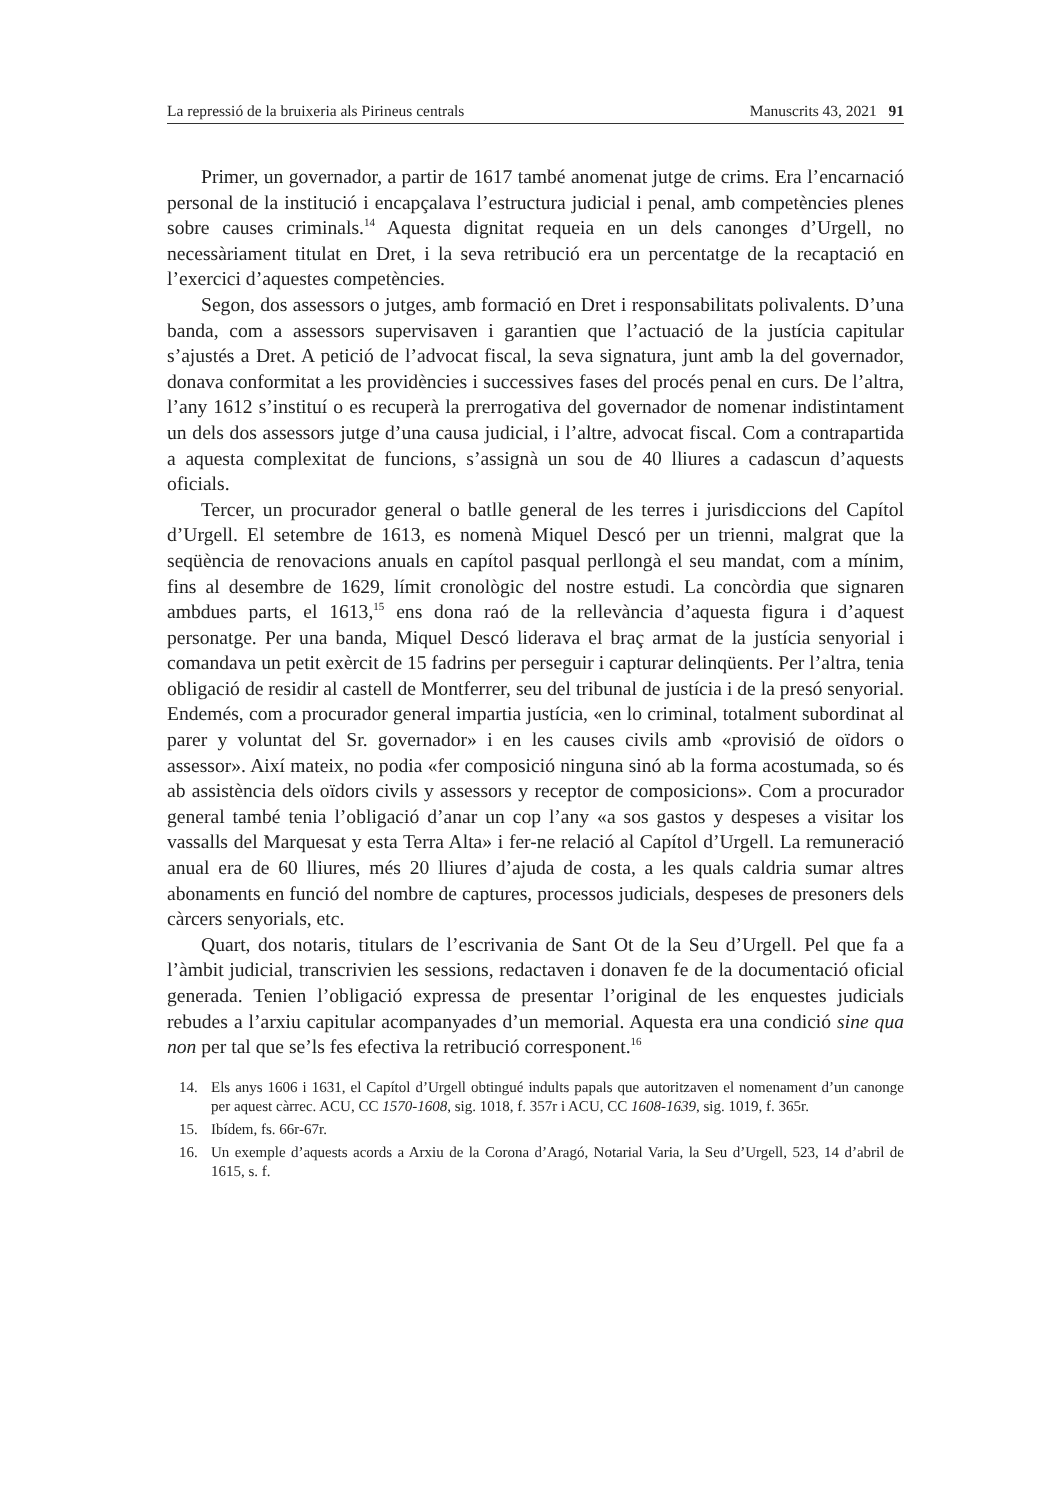La repressió de la bruixeria als Pirineus centrals Manuscrits 43, 2021 91
Primer, un governador, a partir de 1617 també anomenat jutge de crims. Era l’encarnació personal de la institució i encapçalava l’estructura judicial i penal, amb competències plenes sobre causes criminals.<sup>14</sup> Aquesta dignitat requeia en un dels canonges d’Urgell, no necessàriament titulat en Dret, i la seva retribució era un percentatge de la recaptació en l’exercici d’aquestes competències.
Segon, dos assessors o jutges, amb formació en Dret i responsabilitats polivalents. D’una banda, com a assessors supervisaven i garantien que l’actuació de la justícia capitular s’ajustés a Dret. A petició de l’advocat fiscal, la seva signatura, junt amb la del governador, donava conformitat a les providències i successives fases del procés penal en curs. De l’altra, l’any 1612 s’instituí o es recuperà la prerrogativa del governador de nomenar indistintament un dels dos assessors jutge d’una causa judicial, i l’altre, advocat fiscal. Com a contrapartida a aquesta complexitat de funcions, s’assignà un sou de 40 lliures a cadascun d’aquests oficials.
Tercer, un procurador general o batlle general de les terres i jurisdiccions del Capítol d’Urgell. El setembre de 1613, es nomenà Miquel Descó per un trienni, malgrat que la seqüència de renovacions anuals en capítol pasqual perllongà el seu mandat, com a mínim, fins al desembre de 1629, límit cronològic del nostre estudi. La concòrdia que signaren ambdues parts, el 1613,<sup>15</sup> ens dona raó de la rellevància d’aquesta figura i d’aquest personatge. Per una banda, Miquel Descó liderava el braç armat de la justícia senyorial i comandava un petit exèrcit de 15 fadrins per perseguir i capturar delinqüents. Per l’altra, tenia obligació de residir al castell de Montferrer, seu del tribunal de justícia i de la presó senyorial. Endemés, com a procurador general impartia justícia, «en lo criminal, totalment subordinat al parer y voluntat del Sr. governador» i en les causes civils amb «provisió de oïdors o assessor». Així mateix, no podia «fer composició ninguna sinó ab la forma acostumada, so és ab assistència dels oïdors civils y assessors y receptor de composicions». Com a procurador general també tenia l’obligació d’anar un cop l’any «a sos gastos y despeses a visitar los vassalls del Marquesat y esta Terra Alta» i fer-ne relació al Capítol d’Urgell. La remuneració anual era de 60 lliures, més 20 lliures d’ajuda de costa, a les quals caldria sumar altres abonaments en funció del nombre de captures, processos judicials, despeses de presoners dels càrcers senyorials, etc.
Quart, dos notaris, titulars de l’escrivania de Sant Ot de la Seu d’Urgell. Pel que fa a l’àmbit judicial, transcrivien les sessions, redactaven i donaven fe de la documentació oficial generada. Tenien l’obligació expressa de presentar l’original de les enquestes judicials rebudes a l’arxiu capitular acompanyades d’un memorial. Aquesta era una condició sine qua non per tal que se’ls fes efectiva la retribució corresponent.<sup>16</sup>
14. Els anys 1606 i 1631, el Capítol d’Urgell obtingué indults papals que autoritzaven el nomenament d’un canonge per aquest càrrec. ACU, CC 1570-1608, sig. 1018, f. 357r i ACU, CC 1608-1639, sig. 1019, f. 365r.
15. Ibídem, fs. 66r-67r.
16. Un exemple d’aquests acords a Arxiu de la Corona d’Aragó, Notarial Varia, la Seu d’Urgell, 523, 14 d’abril de 1615, s. f.